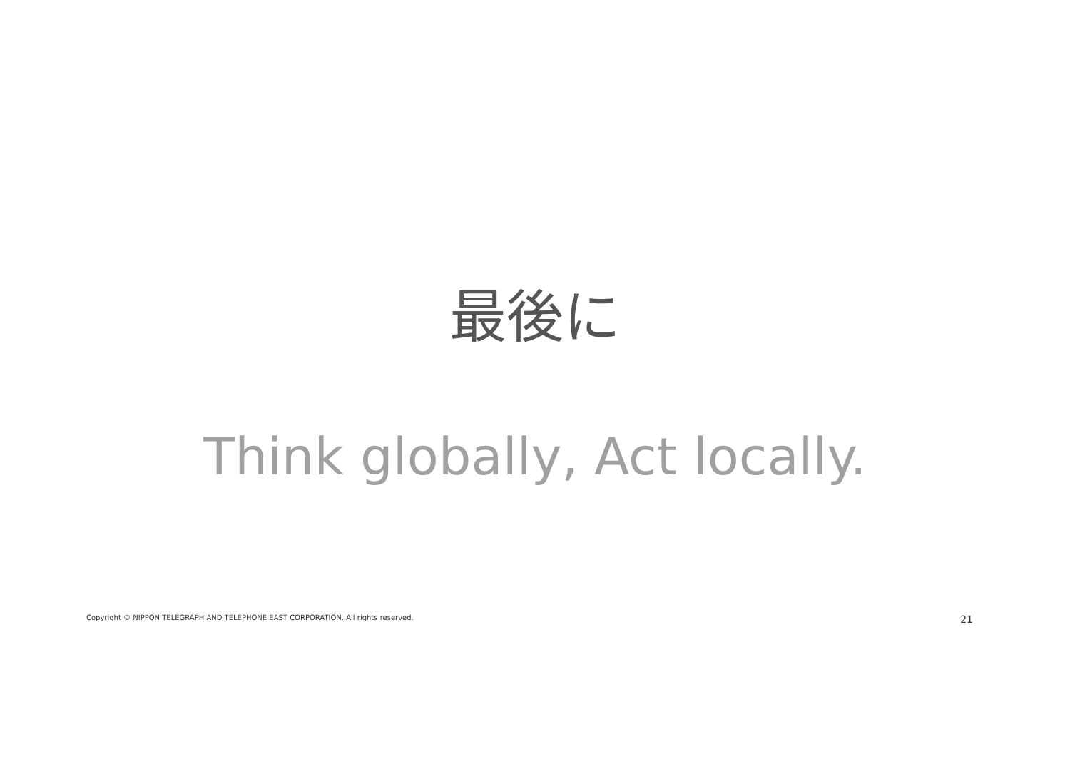最後に
Think globally, Act locally.
Copyright © NIPPON TELEGRAPH AND TELEPHONE EAST CORPORATION. All rights reserved. 21